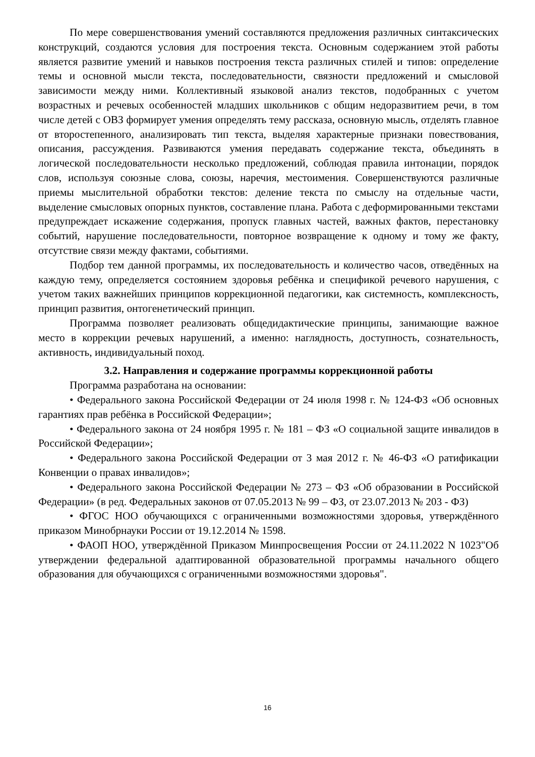По мере совершенствования умений составляются предложения различных синтаксических конструкций, создаются условия для построения текста. Основным содержанием этой работы является развитие умений и навыков построения текста различных стилей и типов: определение темы и основной мысли текста, последовательности, связности предложений и смысловой зависимости между ними. Коллективный языковой анализ текстов, подобранных с учетом возрастных и речевых особенностей младших школьников с общим недоразвитием речи, в том числе детей с ОВЗ формирует умения определять тему рассказа, основную мысль, отделять главное от второстепенного, анализировать тип текста, выделяя характерные признаки повествования, описания, рассуждения. Развиваются умения передавать содержание текста, объединять в логической последовательности несколько предложений, соблюдая правила интонации, порядок слов, используя союзные слова, союзы, наречия, местоимения. Совершенствуются различные приемы мыслительной обработки текстов: деление текста по смыслу на отдельные части, выделение смысловых опорных пунктов, составление плана. Работа с деформированными текстами предупреждает искажение содержания, пропуск главных частей, важных фактов, перестановку событий, нарушение последовательности, повторное возвращение к одному и тому же факту, отсутствие связи между фактами, событиями.
Подбор тем данной программы, их последовательность и количество часов, отведённых на каждую тему, определяется состоянием здоровья ребёнка и спецификой речевого нарушения, с учетом таких важнейших принципов коррекционной педагогики, как системность, комплексность, принцип развития, онтогенетический принцип.
Программа позволяет реализовать общедидактические принципы, занимающие важное место в коррекции речевых нарушений, а именно: наглядность, доступность, сознательность, активность, индивидуальный поход.
3.2. Направления и содержание программы коррекционной работы
Программа разработана на основании:
• Федерального закона Российской Федерации от 24 июля 1998 г. № 124-ФЗ «Об основных гарантиях прав ребёнка в Российской Федерации»;
• Федерального закона от 24 ноября 1995 г. № 181 – ФЗ «О социальной защите инвалидов в Российской Федерации»;
• Федерального закона Российской Федерации от 3 мая 2012 г. № 46-ФЗ «О ратификации Конвенции о правах инвалидов»;
• Федерального закона Российской Федерации № 273 – ФЗ «Об образовании в Российской Федерации» (в ред. Федеральных законов от 07.05.2013 № 99 – ФЗ, от 23.07.2013 № 203 - ФЗ)
• ФГОС НОО обучающихся с ограниченными возможностями здоровья, утверждённого приказом Минобрнауки России от 19.12.2014 № 1598.
• ФАОП НОО, утверждённой Приказом Минпросвещения России от 24.11.2022 N 1023"Об утверждении федеральной адаптированной образовательной программы начального общего образования для обучающихся с ограниченными возможностями здоровья".
16